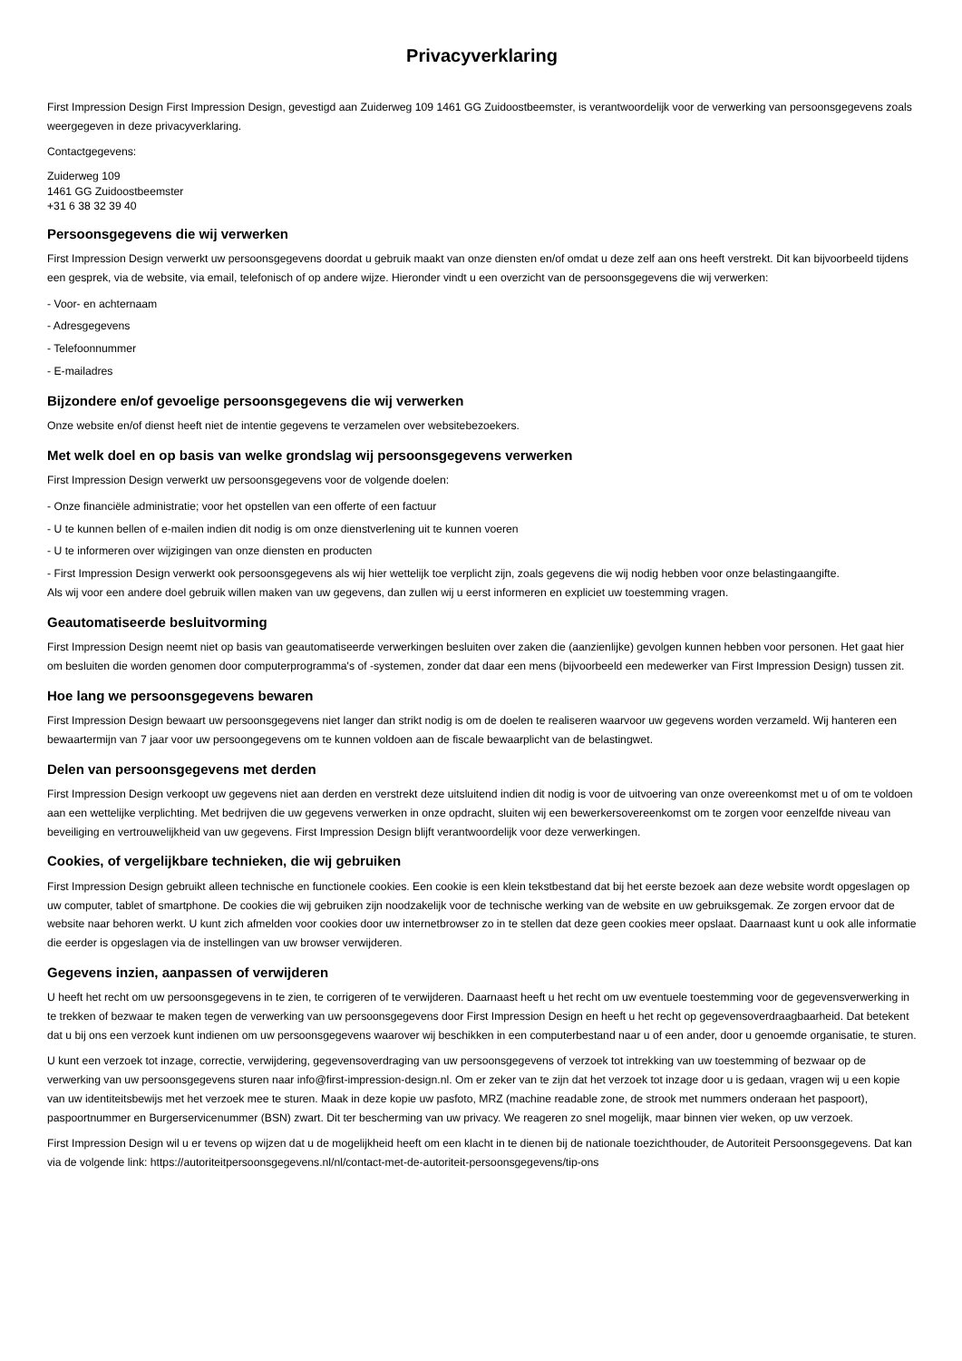Privacyverklaring
First Impression Design First Impression Design, gevestigd aan Zuiderweg 109 1461 GG Zuidoostbeemster, is verantwoordelijk voor de verwerking van persoonsgegevens zoals weergegeven in deze privacyverklaring.
Contactgegevens:
Zuiderweg 109
1461 GG Zuidoostbeemster
+31 6 38 32 39 40
Persoonsgegevens die wij verwerken
First Impression Design verwerkt uw persoonsgegevens doordat u gebruik maakt van onze diensten en/of omdat u deze zelf aan ons heeft verstrekt. Dit kan bijvoorbeeld tijdens een gesprek, via de website, via email, telefonisch of op andere wijze. Hieronder vindt u een overzicht van de persoonsgegevens die wij verwerken:
- Voor- en achternaam
- Adresgegevens
- Telefoonnummer
- E-mailadres
Bijzondere en/of gevoelige persoonsgegevens die wij verwerken
Onze website en/of dienst heeft niet de intentie gegevens te verzamelen over websitebezoekers.
Met welk doel en op basis van welke grondslag wij persoonsgegevens verwerken
First Impression Design verwerkt uw persoonsgegevens voor de volgende doelen:
- Onze financiële administratie; voor het opstellen van een offerte of een factuur
- U te kunnen bellen of e-mailen indien dit nodig is om onze dienstverlening uit te kunnen voeren
- U te informeren over wijzigingen van onze diensten en producten
- First Impression Design verwerkt ook persoonsgegevens als wij hier wettelijk toe verplicht zijn, zoals gegevens die wij nodig hebben voor onze belastingaangifte.
Als wij voor een andere doel gebruik willen maken van uw gegevens, dan zullen wij u eerst informeren en expliciet uw toestemming vragen.
Geautomatiseerde besluitvorming
First Impression Design neemt niet op basis van geautomatiseerde verwerkingen besluiten over zaken die (aanzienlijke) gevolgen kunnen hebben voor personen. Het gaat hier om besluiten die worden genomen door computerprogramma's of -systemen, zonder dat daar een mens (bijvoorbeeld een medewerker van First Impression Design) tussen zit.
Hoe lang we persoonsgegevens bewaren
First Impression Design bewaart uw persoonsgegevens niet langer dan strikt nodig is om de doelen te realiseren waarvoor uw gegevens worden verzameld. Wij hanteren een bewaartermijn van 7 jaar voor uw persoongegevens om te kunnen voldoen aan de fiscale bewaarplicht van de belastingwet.
Delen van persoonsgegevens met derden
First Impression Design verkoopt uw gegevens niet aan derden en verstrekt deze uitsluitend indien dit nodig is voor de uitvoering van onze overeenkomst met u of om te voldoen aan een wettelijke verplichting. Met bedrijven die uw gegevens verwerken in onze opdracht, sluiten wij een bewerkersovereenkomst om te zorgen voor eenzelfde niveau van beveiliging en vertrouwelijkheid van uw gegevens. First Impression Design blijft verantwoordelijk voor deze verwerkingen.
Cookies, of vergelijkbare technieken, die wij gebruiken
First Impression Design gebruikt alleen technische en functionele cookies. Een cookie is een klein tekstbestand dat bij het eerste bezoek aan deze website wordt opgeslagen op uw computer, tablet of smartphone. De cookies die wij gebruiken zijn noodzakelijk voor de technische werking van de website en uw gebruiksgemak. Ze zorgen ervoor dat de website naar behoren werkt. U kunt zich afmelden voor cookies door uw internetbrowser zo in te stellen dat deze geen cookies meer opslaat. Daarnaast kunt u ook alle informatie die eerder is opgeslagen via de instellingen van uw browser verwijderen.
Gegevens inzien, aanpassen of verwijderen
U heeft het recht om uw persoonsgegevens in te zien, te corrigeren of te verwijderen. Daarnaast heeft u het recht om uw eventuele toestemming voor de gegevensverwerking in te trekken of bezwaar te maken tegen de verwerking van uw persoonsgegevens door First Impression Design en heeft u het recht op gegevensoverdraagbaarheid. Dat betekent dat u bij ons een verzoek kunt indienen om uw persoonsgegevens waarover wij beschikken in een computerbestand naar u of een ander, door u genoemde organisatie, te sturen.
U kunt een verzoek tot inzage, correctie, verwijdering, gegevensoverdraging van uw persoonsgegevens of verzoek tot intrekking van uw toestemming of bezwaar op de verwerking van uw persoonsgegevens sturen naar info@first-impression-design.nl. Om er zeker van te zijn dat het verzoek tot inzage door u is gedaan, vragen wij u een kopie van uw identiteitsbewijs met het verzoek mee te sturen. Maak in deze kopie uw pasfoto, MRZ (machine readable zone, de strook met nummers onderaan het paspoort), paspoortnummer en Burgerservicenummer (BSN) zwart. Dit ter bescherming van uw privacy. We reageren zo snel mogelijk, maar binnen vier weken, op uw verzoek.
First Impression Design wil u er tevens op wijzen dat u de mogelijkheid heeft om een klacht in te dienen bij de nationale toezichthouder, de Autoriteit Persoonsgegevens. Dat kan via de volgende link: https://autoriteitpersoonsgegevens.nl/nl/contact-met-de-autoriteit-persoonsgegevens/tip-ons